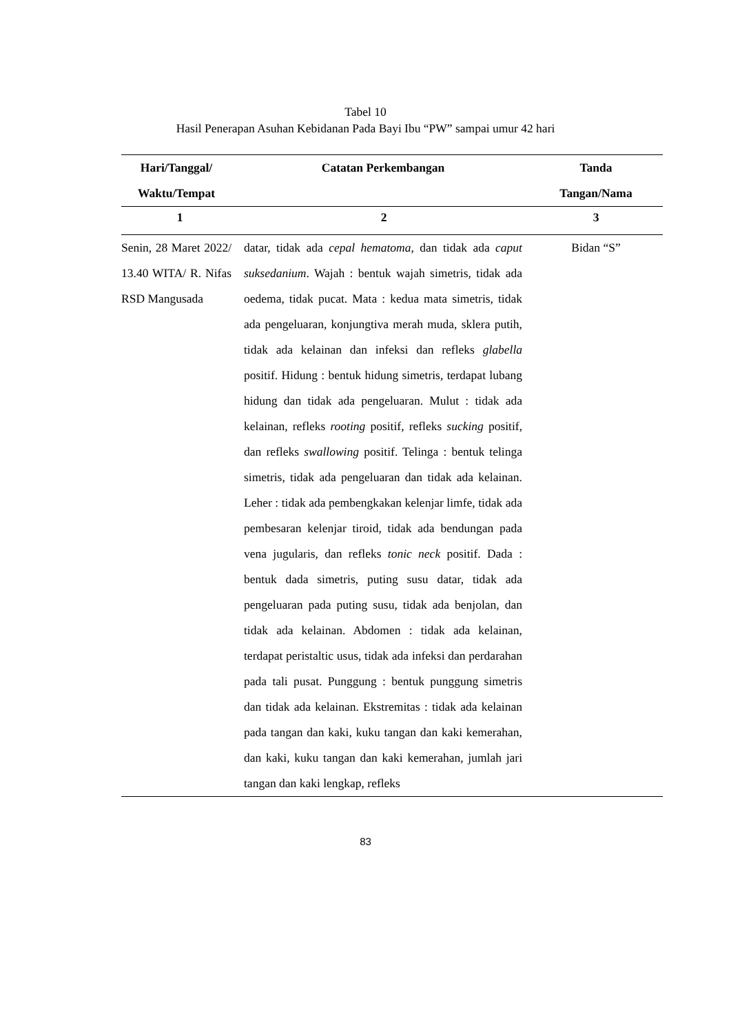Tabel 10
Hasil Penerapan Asuhan Kebidanan Pada Bayi Ibu “PW” sampai umur 42 hari
| Hari/Tanggal/ Waktu/Tempat | Catatan Perkembangan | Tanda Tangan/Nama |
| --- | --- | --- |
| 1 | 2 | 3 |
| Senin, 28 Maret 2022/ 13.40 WITA/ R. Nifas RSD Mangusada | datar, tidak ada cepal hematoma , dan tidak ada caput suksedanium . Wajah : bentuk wajah simetris, tidak ada oedema, tidak pucat. Mata : kedua mata simetris, tidak ada pengeluaran, konjungtiva merah muda, sklera putih, tidak ada kelainan dan infeksi dan refleks glabella positif. Hidung : bentuk hidung simetris, terdapat lubang hidung dan tidak ada pengeluaran. Mulut : tidak ada kelainan, refleks rooting positif, refleks sucking positif, dan refleks swallowing positif. Telinga : bentuk telinga simetris, tidak ada pengeluaran dan tidak ada kelainan. Leher : tidak ada pembengkakan kelenjar limfe, tidak ada pembesaran kelenjar tiroid, tidak ada bendungan pada vena jugularis, dan refleks tonic neck positif. Dada : bentuk dada simetris, puting susu datar, tidak ada pengeluaran pada puting susu, tidak ada benjolan, dan tidak ada kelainan. Abdomen : tidak ada kelainan, terdapat peristaltic usus, tidak ada infeksi dan perdarahan pada tali pusat. Punggung : bentuk punggung simetris dan tidak ada kelainan. Ekstremitas : tidak ada kelainan pada tangan dan kaki, kuku tangan dan kaki kemerahan, dan kaki, kuku tangan dan kaki kemerahan, jumlah jari tangan dan kaki lengkap, refleks | Bidan “S” |
83